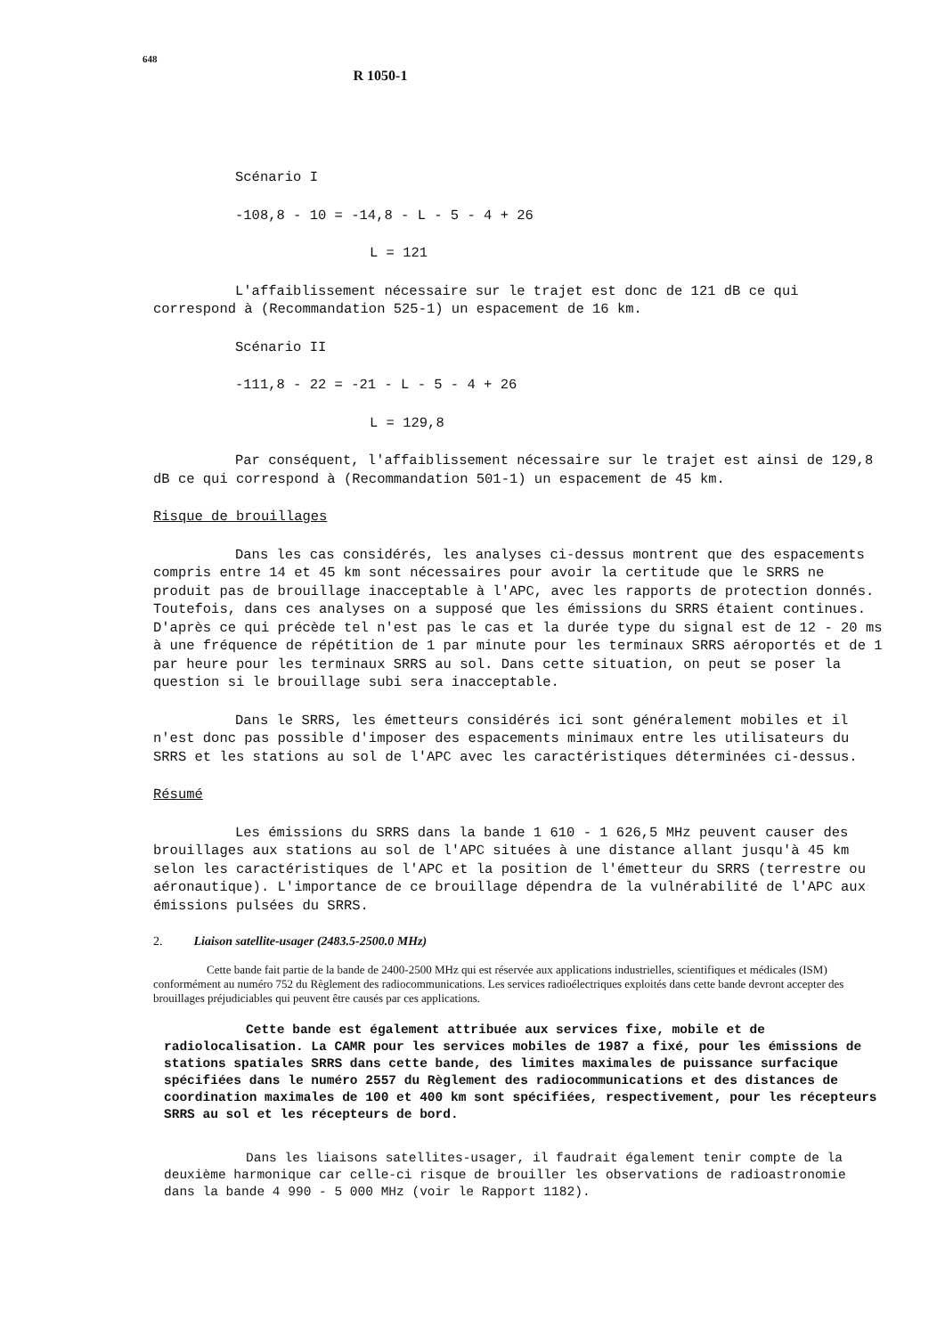648 R 1050-1
Scénario I
-108,8 - 10 = -14,8 - L - 5 - 4 + 26
L = 121
L'affaiblissement nécessaire sur le trajet est donc de 121 dB ce qui correspond à (Recommandation 525-1) un espacement de 16 km.
Scénario II
-111,8 - 22 = -21 - L - 5 - 4 + 26
L = 129,8
Par conséquent, l'affaiblissement nécessaire sur le trajet est ainsi de 129,8 dB ce qui correspond à (Recommandation 501-1) un espacement de 45 km.
Risque de brouillages
Dans les cas considérés, les analyses ci-dessus montrent que des espacements compris entre 14 et 45 km sont nécessaires pour avoir la certitude que le SRRS ne produit pas de brouillage inacceptable à l'APC, avec les rapports de protection donnés. Toutefois, dans ces analyses on a supposé que les émissions du SRRS étaient continues. D'après ce qui précède tel n'est pas le cas et la durée type du signal est de 12 - 20 ms à une fréquence de répétition de 1 par minute pour les terminaux SRRS aéroportés et de 1 par heure pour les terminaux SRRS au sol. Dans cette situation, on peut se poser la question si le brouillage subi sera inacceptable.
Dans le SRRS, les émetteurs considérés ici sont généralement mobiles et il n'est donc pas possible d'imposer des espacements minimaux entre les utilisateurs du SRRS et les stations au sol de l'APC avec les caractéristiques déterminées ci-dessus.
Résumé
Les émissions du SRRS dans la bande 1 610 - 1 626,5 MHz peuvent causer des brouillages aux stations au sol de l'APC situées à une distance allant jusqu'à 45 km selon les caractéristiques de l'APC et la position de l'émetteur du SRRS (terrestre ou aéronautique). L'importance de ce brouillage dépendra de la vulnérabilité de l'APC aux émissions pulsées du SRRS.
2. Liaison satellite-usager (2483.5-2500.0 MHz)
Cette bande fait partie de la bande de 2400-2500 MHz qui est réservée aux applications industrielles, scientifiques et médicales (ISM) conformément au numéro 752 du Règlement des radiocommunications. Les services radioélectriques exploités dans cette bande devront accepter des brouillages préjudiciables qui peuvent être causés par ces applications.
Cette bande est également attribuée aux services fixe, mobile et de radiolocalisation. La CAMR pour les services mobiles de 1987 a fixé, pour les émissions de stations spatiales SRRS dans cette bande, des limites maximales de puissance surfacique spécifiées dans le numéro 2557 du Règlement des radiocommunications et des distances de coordination maximales de 100 et 400 km sont spécifiées, respectivement, pour les récepteurs SRRS au sol et les récepteurs de bord.
Dans les liaisons satellites-usager, il faudrait également tenir compte de la deuxième harmonique car celle-ci risque de brouiller les observations de radioastronomie dans la bande 4 990 - 5 000 MHz (voir le Rapport 1182).